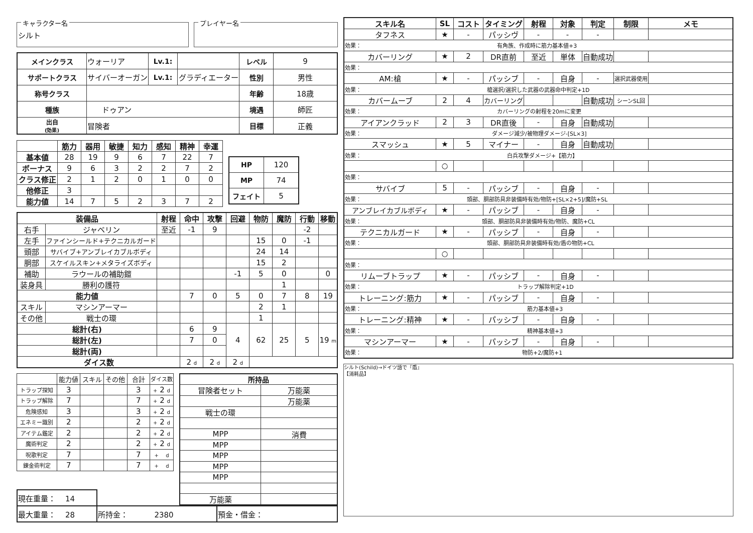キャラクター名
シルト
プレイヤー名
| メインクラス | ウォーリア | Lv.1: | | レベル | 9 |
| サポートクラス | サイバーオーガン | Lv.1: | グラディエーター | 性別 | 男性 |
| 称号クラス | | | | 年齢 | 18歳 |
| 種族 | ドゥアン | | | 境遇 | 師匠 |
| 出自 (効果) | 冒険者 | | | 目標 | 正義 |
| | 筋力 | 器用 | 敏捷 | 知力 | 感知 | 精神 | 幸運 |
| --- | --- | --- | --- | --- | --- | --- | --- |
| 基本値 | 28 | 19 | 9 | 6 | 7 | 22 | 7 |
| ボーナス | 9 | 6 | 3 | 2 | 2 | 7 | 2 |
| クラス修正 | 2 | 1 | 2 | 0 | 1 | 0 | 0 |
| 他修正 | 3 | | | | | | |
| 能力値 | 14 | 7 | 5 | 2 | 3 | 7 | 2 |
| HP | 120 |
| MP | 74 |
| フェイト | 5 |
| 装備品 | | 射程 | 命中 | 攻撃 | 回避 | 物防 | 魔防 | 行動 | 移動 |
| --- | --- | --- | --- | --- | --- | --- | --- | --- | --- |
| 右手 | ジャベリン | 至近 | -1 | 9 | | | | -2 | |
| 左手 | ファインシールド+テクニカルガード | | | | | 15 | 0 | -1 | |
| 頭部 | サバイブ+アンブレイカブルボディ | | | | | 24 | 14 | | |
| 胴部 | スケイルスキン+メタライズボディ | | | | | 15 | 2 | | |
| 補助 | ラウールの補助鎧 | | | | -1 | 5 | 0 | | 0 |
| 装身具 | 勝利の護符 | | | | | | 1 | | |
| 能力値 | | | 7 | 0 | 5 | 0 | 7 | 8 | 19 |
| スキル | マシンアーマー | | | | | 2 | 1 | | |
| その他 | 戦士の環 | | | | | 1 | | | |
| 総計(右) | | | 6 | 9 | 4 | 62 | 25 | 5 | 19 m |
| 総計(左) | | | 7 | 0 | | | | | |
| 総計(両) | | | | | | | | | |
| ダイス数 | | | 2 d | 2 d | 2 d | | | | |
| | 能力値 | スキル | その他 | 合計 | ダイス数 |
| トラップ探知 | 3 | | | 3 | + 2 d |
| トラップ解除 | 7 | | | 7 | + 2 d |
| 危険感知 | 3 | | | 3 | + 2 d |
| エネミー識別 | 2 | | | 2 | + 2 d |
| アイテム鑑定 | 2 | | | 2 | + 2 d |
| 魔術判定 | 2 | | | 2 | + 2 d |
| 呪歌判定 | 7 | | | 7 | + d |
| 錬金術判定 | 7 | | | 7 | + d |
| 所持品 | |
| --- | --- |
| 冒険者セット | 万能薬 |
| | 万能薬 |
| 戦士の環 | |
| MPP | 消費 |
| MPP | |
| MPP | |
| MPP | |
| MPP | |
| 万能薬 | |
| 現在重量： 14 | | |
| 最大重量： 28 | 所持金： 2380 | 預金・借金： |
| スキル名 | SL | コスト | タイミング | 射程 | 対象 | 判定 | 制限 | メモ |
| --- | --- | --- | --- | --- | --- | --- | --- | --- |
| タフネス | ★ | - | パッシヴ | - | - | - | | |
| 効果： 有角族、作成時に筋力基本値+3 | | | | | | | | |
| カバーリング | ★ | 2 | DR直前 | 至近 | 単体 | 自動成功 | | |
| 効果： | | | | | | | | |
| AM:槍 | ★ | - | パッシブ | - | 自身 | - | 選択武器使用 | |
| 効果： 槍選択/選択した武器の武器命中判定+1D | | | | | | | | |
| カバームーブ | 2 | 4 | カバーリング | | | 自動成功 | シーンSL回 | |
| 効果： カバーリングの射程を20mに変更 | | | | | | | | |
| アイアンクラッド | 2 | 3 | DR直後 | - | 自身 | 自動成功 | | |
| 効果： ダメージ減少/被物理ダメージ-[SL×3] | | | | | | | | |
| スマッシュ | ★ | 5 | マイナー | - | 自身 | 自動成功 | | |
| 効果： 白兵攻撃ダメージ+【筋力】 | | | | | | | | |
| | ○ | | | | | | | |
| 効果： | | | | | | | | |
| サバイブ | 5 | - | パッシブ | - | 自身 | - | | |
| 効果： 頭部、胴部防具非装備時有効/物防+[SL×2+5]/魔防+SL | | | | | | | | |
| アンブレイカブルボディ | ★ | - | パッシブ | - | 自身 | - | | |
| 効果： 頭部、胴部防具非装備時有効/物防、魔防+CL | | | | | | | | |
| テクニカルガード | ★ | - | パッシブ | - | 自身 | - | | |
| 効果： 頭部、胴部防具非装備時有効/盾の物防+CL | | | | | | | | |
| | ○ | | | | | | | |
| 効果： | | | | | | | | |
| リムーブトラップ | ★ | - | パッシブ | - | 自身 | - | | |
| 効果： トラップ解除判定+1D | | | | | | | | |
| トレーニング:筋力 | ★ | - | パッシブ | - | 自身 | - | | |
| 効果： 筋力基本値+3 | | | | | | | | |
| トレーニング:精神 | ★ | - | パッシブ | - | 自身 | - | | |
| 効果： 精神基本値+3 | | | | | | | | |
| マシンアーマー | ★ | - | パッシブ | - | 自身 | - | | |
| 効果： 物防+2/魔防+1 | | | | | | | | |
シルト(Schild)→ドイツ語で『盾』
【消耗品】